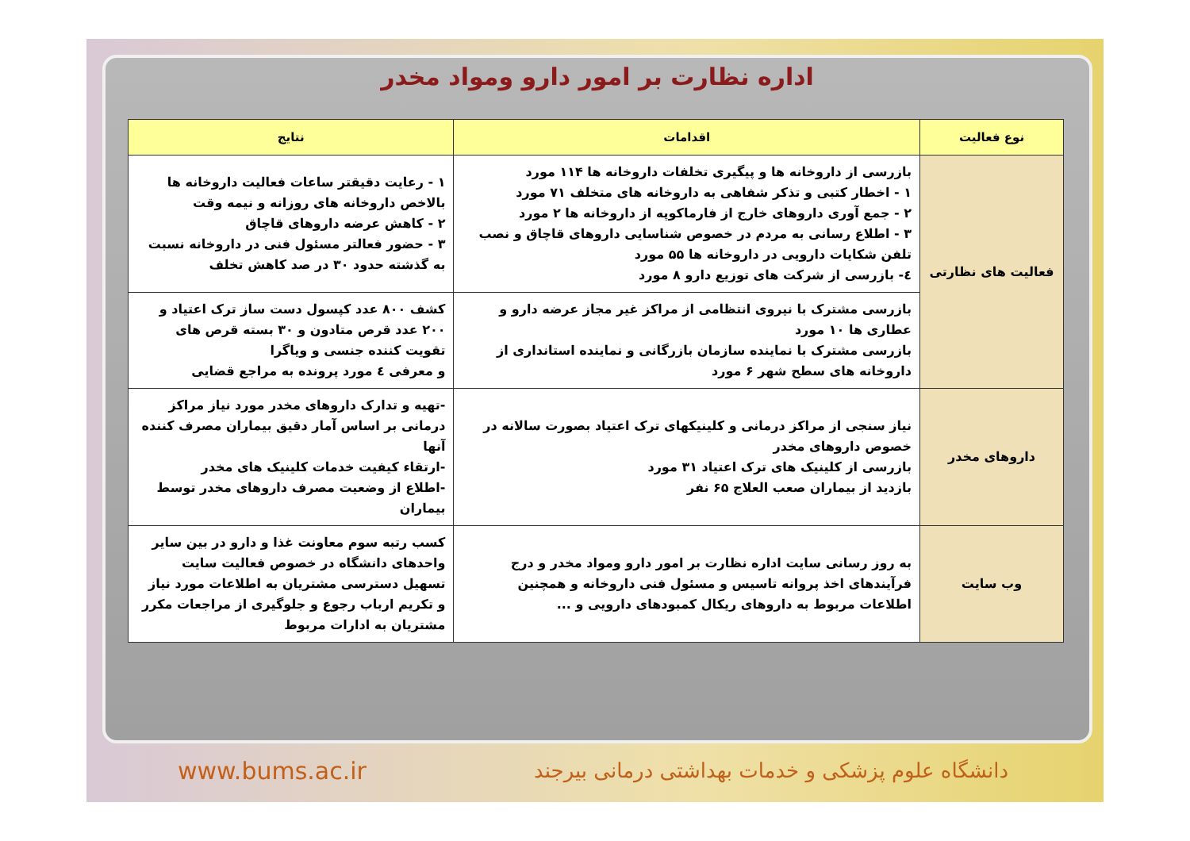اداره نظارت بر امور دارو ومواد مخدر
| نوع فعالیت | اقدامات | نتایج |
| --- | --- | --- |
| فعالیت های نظارتی | بازرسی از داروخانه ها و پیگیری تخلفات داروخانه ها ۱۱۴ مورد ۱ - اخطار کتبی و تذکر شفاهی به داروخانه های متخلف ۷۱ مورد ۲ - جمع آوری داروهای خارج از فارماکوپه از داروخانه ها ۲ مورد ۳ - اطلاع رسانی به مردم در خصوص شناسایی داروهای قاچاق و نصب تلفن شکایات دارویی در داروخانه ها ۵۵ مورد ٤- بازرسی از شرکت های توزیع دارو ۸ مورد | ۱ - رعایت دقیقتر ساعات فعالیت داروخانه ها بالاخص داروخانه های روزانه و نیمه وقت ۲ - کاهش عرضه داروهای قاچاق ۳ - حضور فعالتر مسئول فنی در داروخانه نسبت به گذشته حدود ۳۰ در صد کاهش تخلف |
| | بازرسی مشترک با نیروی انتظامی از مراکز غیر مجاز عرضه دارو و عطاری ها ۱۰ مورد بازرسی مشترک با نماینده سازمان بازرگانی و نماینده استانداری از داروخانه های سطح شهر ۶ مورد | کشف ۸۰۰ عدد کپسول دست ساز ترک اعتیاد و ۲۰۰ عدد قرص متادون و ۳۰ بسته قرص های تقویت کننده جنسی و ویاگرا و معرفی ٤ مورد پرونده به مراجع قضایی |
| داروهای مخدر | نیاز سنجی از مراکز درمانی و کلینیکهای ترک اعتیاد بصورت سالانه در خصوص داروهای مخدر بازرسی از کلینیک های ترک اعتیاد ۳۱ مورد بازدید از بیماران صعب العلاج ۶۵ نفر | -تهیه و تدارک داروهای مخدر مورد نیاز مراکز درمانی بر اساس آمار دقیق بیماران مصرف کننده آنها -ارتقاء کیفیت خدمات کلینیک های مخدر -اطلاع از وضعیت مصرف داروهای مخدر توسط بیماران |
| وب سایت | به روز رسانی سایت اداره نظارت بر امور دارو ومواد مخدر و درج فرآیندهای اخذ پروانه تاسیس و مسئول فنی داروخانه و همچنین اطلاعات مربوط به داروهای ریکال کمبودهای دارویی و ... | کسب رتبه سوم معاونت غذا و دارو در بین سایر واحدهای دانشگاه در خصوص فعالیت سایت تسهیل دسترسی مشتریان به اطلاعات مورد نیاز و تکریم ارباب رجوع و جلوگیری از مراجعات مکرر مشتریان به ادارات مربوط |
دانشگاه علوم پزشکی و خدمات بهداشتی درمانی بیرجند www.bums.ac.ir